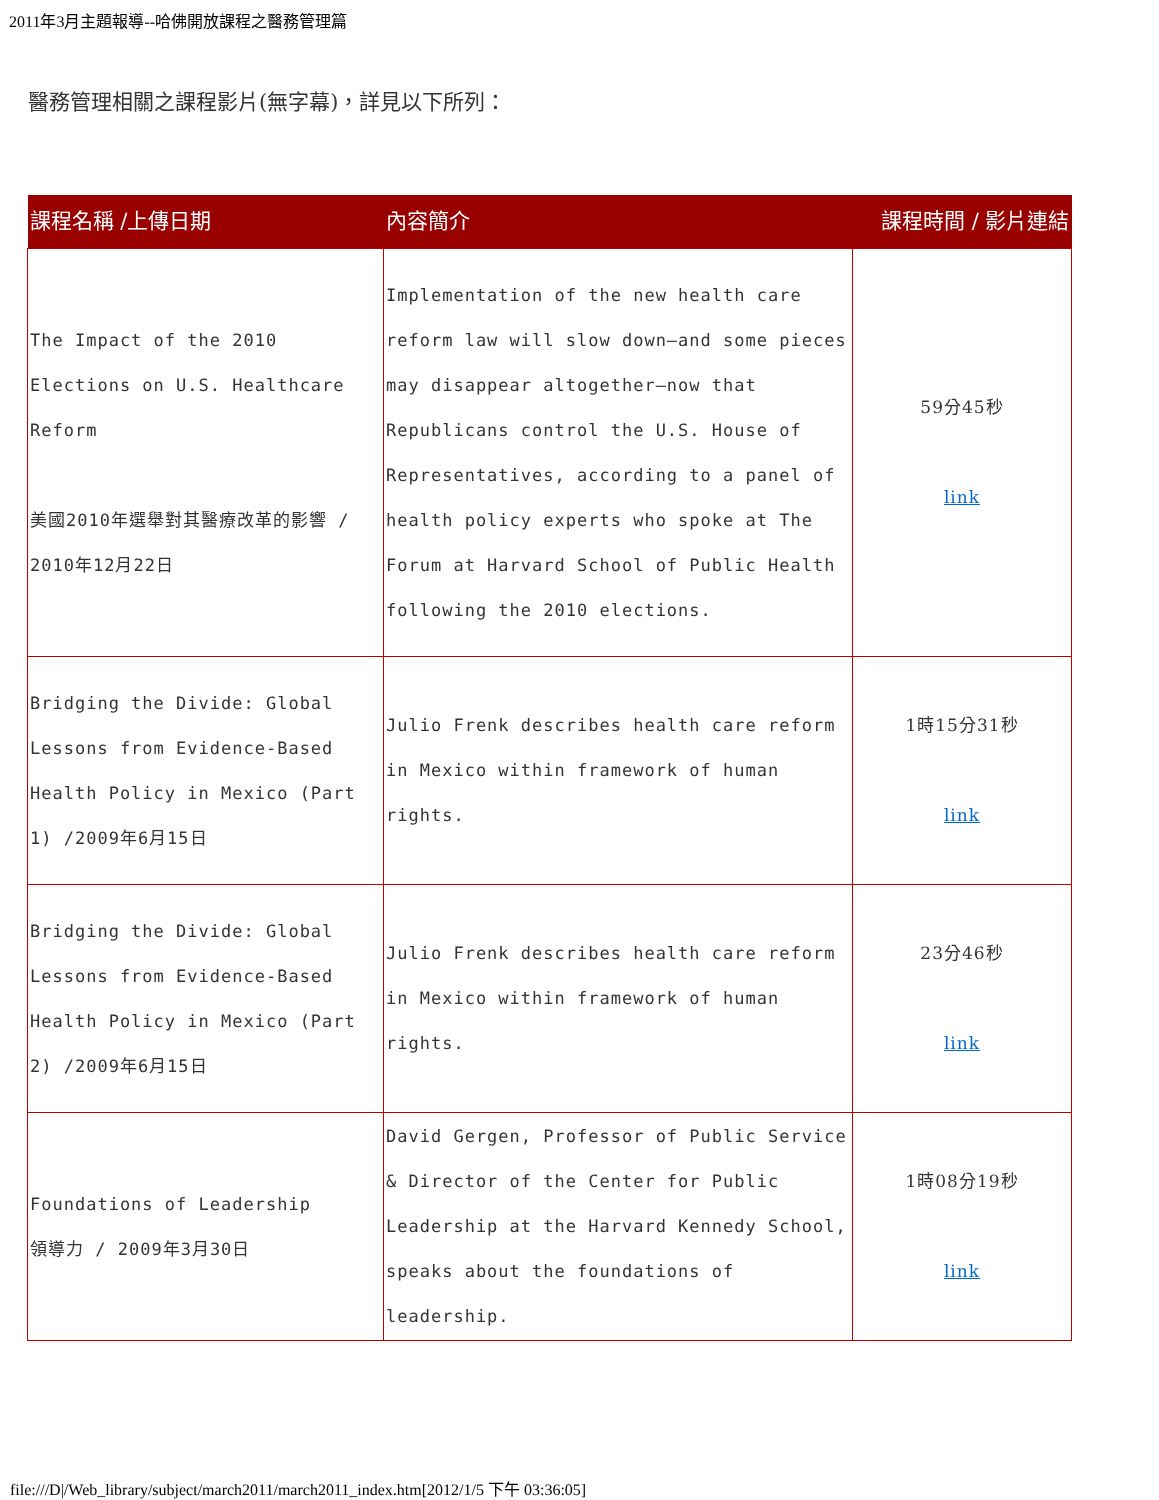2011年3月主題報導--哈佛開放課程之醫務管理篇
醫務管理相關之課程影片(無字幕)，詳見以下所列：
| 課程名稱 /上傳日期 | 內容簡介 | 課程時間 / 影片連結 |
| --- | --- | --- |
| The Impact of the 2010 Elections on U.S. Healthcare Reform 美國2010年選舉對其醫療改革的影響 / 2010年12月22日 | Implementation of the new health care reform law will slow down—and some pieces may disappear altogether—now that Republicans control the U.S. House of Representatives, according to a panel of health policy experts who spoke at The Forum at Harvard School of Public Health following the 2010 elections. | 59分45秒 link |
| Bridging the Divide: Global Lessons from Evidence-Based Health Policy in Mexico (Part 1) /2009年6月15日 | Julio Frenk describes health care reform in Mexico within framework of human rights. | 1時15分31秒 link |
| Bridging the Divide: Global Lessons from Evidence-Based Health Policy in Mexico (Part 2) /2009年6月15日 | Julio Frenk describes health care reform in Mexico within framework of human rights. | 23分46秒 link |
| Foundations of Leadership 領導力 / 2009年3月30日 | David Gergen, Professor of Public Service & Director of the Center for Public Leadership at the Harvard Kennedy School, speaks about the foundations of leadership. | 1時08分19秒 link |
file:///D|/Web_library/subject/march2011/march2011_index.htm[2012/1/5 下午 03:36:05]